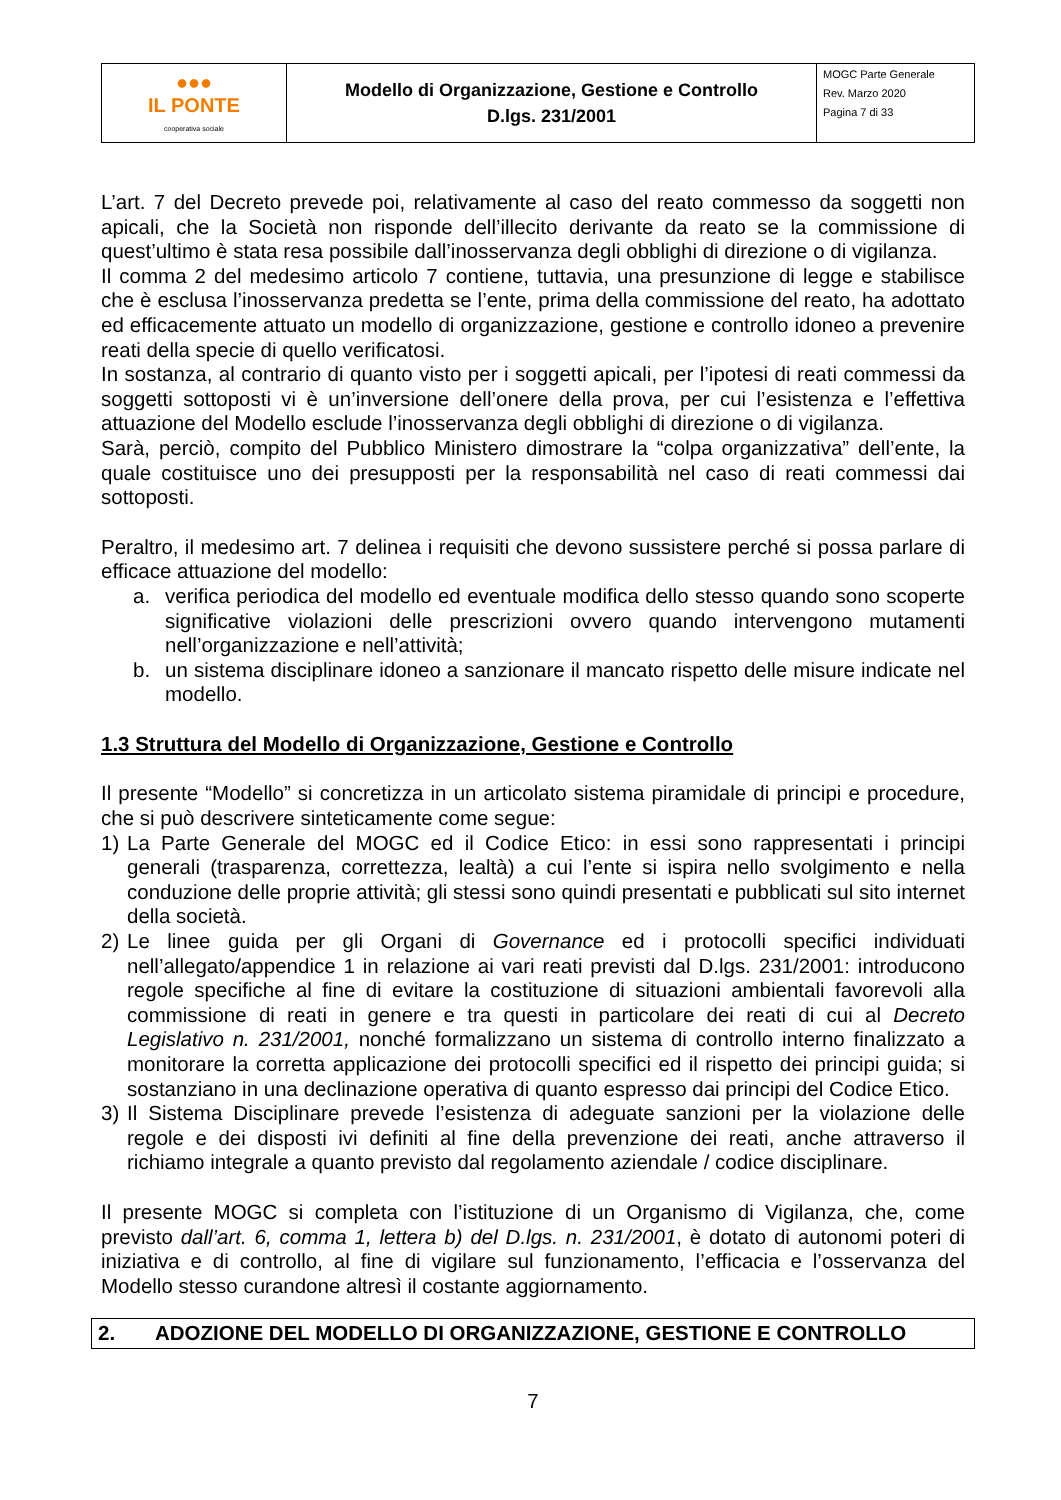| ●●● IL PONTE cooperativa sociale | Modello di Organizzazione, Gestione e Controllo D.lgs. 231/2001 | MOGC Parte Generale Rev. Marzo 2020 Pagina 7 di 33 |
L’art. 7 del Decreto prevede poi, relativamente al caso del reato commesso da soggetti non apicali, che la Società non risponde dell’illecito derivante da reato se la commissione di quest’ultimo è stata resa possibile dall’inosservanza degli obblighi di direzione o di vigilanza.
Il comma 2 del medesimo articolo 7 contiene, tuttavia, una presunzione di legge e stabilisce che è esclusa l’inosservanza predetta se l’ente, prima della commissione del reato, ha adottato ed efficacemente attuato un modello di organizzazione, gestione e controllo idoneo a prevenire reati della specie di quello verificatosi.
In sostanza, al contrario di quanto visto per i soggetti apicali, per l’ipotesi di reati commessi da soggetti sottoposti vi è un’inversione dell’onere della prova, per cui l’esistenza e l’effettiva attuazione del Modello esclude l’inosservanza degli obblighi di direzione o di vigilanza.
Sarà, perciò, compito del Pubblico Ministero dimostrare la “colpa organizzativa” dell’ente, la quale costituisce uno dei presupposti per la responsabilità nel caso di reati commessi dai sottoposti.
Peraltro, il medesimo art. 7 delinea i requisiti che devono sussistere perché si possa parlare di efficace attuazione del modello:
a. verifica periodica del modello ed eventuale modifica dello stesso quando sono scoperte significative violazioni delle prescrizioni ovvero quando intervengono mutamenti nell’organizzazione e nell’attività;
b. un sistema disciplinare idoneo a sanzionare il mancato rispetto delle misure indicate nel modello.
1.3 Struttura del Modello di Organizzazione, Gestione e Controllo
Il presente “Modello” si concretizza in un articolato sistema piramidale di principi e procedure, che si può descrivere sinteticamente come segue:
1) La Parte Generale del MOGC ed il Codice Etico: in essi sono rappresentati i principi generali (trasparenza, correttezza, lealtà) a cui l’ente si ispira nello svolgimento e nella conduzione delle proprie attività; gli stessi sono quindi presentati e pubblicati sul sito internet della società.
2) Le linee guida per gli Organi di Governance ed i protocolli specifici individuati nell’allegato/appendice 1 in relazione ai vari reati previsti dal D.lgs. 231/2001: introducono regole specifiche al fine di evitare la costituzione di situazioni ambientali favorevoli alla commissione di reati in genere e tra questi in particolare dei reati di cui al Decreto Legislativo n. 231/2001, nonché formalizzano un sistema di controllo interno finalizzato a monitorare la corretta applicazione dei protocolli specifici ed il rispetto dei principi guida; si sostanziano in una declinazione operativa di quanto espresso dai principi del Codice Etico.
3) Il Sistema Disciplinare prevede l’esistenza di adeguate sanzioni per la violazione delle regole e dei disposti ivi definiti al fine della prevenzione dei reati, anche attraverso il richiamo integrale a quanto previsto dal regolamento aziendale / codice disciplinare.
Il presente MOGC si completa con l’istituzione di un Organismo di Vigilanza, che, come previsto dall’art. 6, comma 1, lettera b) del D.lgs. n. 231/2001, è dotato di autonomi poteri di iniziativa e di controllo, al fine di vigilare sul funzionamento, l’efficacia e l’osservanza del Modello stesso curandone altresì il costante aggiornamento.
2. ADOZIONE DEL MODELLO DI ORGANIZZAZIONE, GESTIONE E CONTROLLO
7